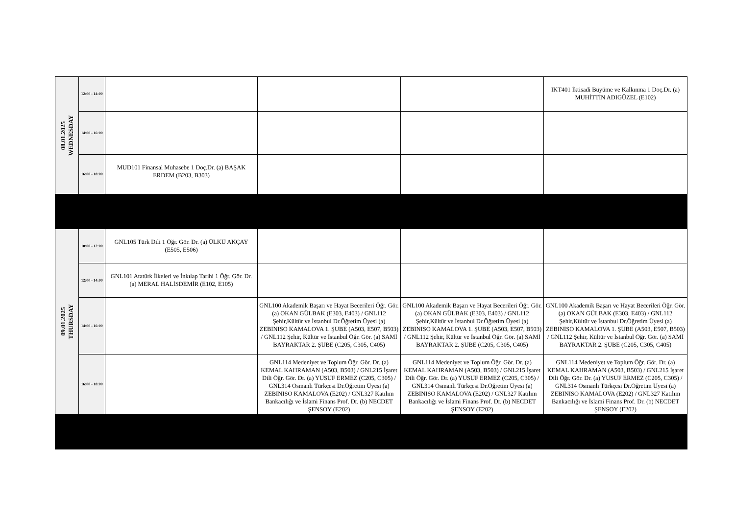| 08.01.2025 WEDNESDAY | 12:00 - 14:00 | | | | IKT401 İktisadi Büyüme ve Kalkınma 1 Doç.Dr. (a) MUHİTTİN ADIGÜZEL (E102) |
| | 14:00 - 16:00 | | | | |
| | 16:00 - 18:00 | MUD101 Finansal Muhasebe 1 Doç.Dr. (a) BAŞAK ERDEM (B203, B303) | | | |
| 09.01.2025 THURSDAY | 10:00 - 12:00 | GNL105 Türk Dili 1 Öğr. Gör. Dr. (a) ÜLKÜ AKÇAY (E505, E506) | | | |
| | 12:00 - 14:00 | GNL101 Atatürk İlkeleri ve İnkılap Tarihi 1 Öğr. Gör. Dr. (a) MERAL HALİSDEMİR (E102, E105) | | | |
| | 14:00 - 16:00 | | GNL100 Akademik Başarı ve Hayat Becerileri Öğr. Gör. (a) OKAN GÜLBAK (E303, E403) / GNL112 Şehir,Kültür ve İstanbul Dr.Öğretim Üyesi (a) ZEBINISO KAMALOVA 1. ŞUBE (A503, E507, B503) / GNL112 Şehir, Kültür ve İstanbul Öğr. Gör. (a) SAMİ BAYRAKTAR 2. ŞUBE (C205, C305, C405) | GNL100 Akademik Başarı ve Hayat Becerileri Öğr. Gör. (a) OKAN GÜLBAK (E303, E403) / GNL112 Şehir,Kültür ve İstanbul Dr.Öğretim Üyesi (a) ZEBINISO KAMALOVA 1. ŞUBE (A503, E507, B503) / GNL112 Şehir, Kültür ve İstanbul Öğr. Gör. (a) SAMİ BAYRAKTAR 2. ŞUBE (C205, C305, C405) | GNL100 Akademik Başarı ve Hayat Becerileri Öğr. Gör. (a) OKAN GÜLBAK (E303, E403) / GNL112 Şehir,Kültür ve İstanbul Dr.Öğretim Üyesi (a) ZEBINISO KAMALOVA 1. ŞUBE (A503, E507, B503) / GNL112 Şehir, Kültür ve İstanbul Öğr. Gör. (a) SAMİ BAYRAKTAR 2. ŞUBE (C205, C305, C405) |
| | 16:00 - 18:00 | | GNL114 Medeniyet ve Toplum Öğr. Gör. Dr. (a) KEMAL KAHRAMAN (A503, B503) / GNL215 İşaret Dili Öğr. Gör. Dr. (a) YUSUF ERMEZ (C205, C305) / GNL314 Osmanlı Türkçesi Dr.Öğretim Üyesi (a) ZEBINISO KAMALOVA (E202) / GNL327 Katılım Bankacılığı ve İslami Finans Prof. Dr. (b) NECDET ŞENSOY (E202) | GNL114 Medeniyet ve Toplum Öğr. Gör. Dr. (a) KEMAL KAHRAMAN (A503, B503) / GNL215 İşaret Dili Öğr. Gör. Dr. (a) YUSUF ERMEZ (C205, C305) / GNL314 Osmanlı Türkçesi Dr.Öğretim Üyesi (a) ZEBINISO KAMALOVA (E202) / GNL327 Katılım Bankacılığı ve İslami Finans Prof. Dr. (b) NECDET ŞENSOY (E202) | GNL114 Medeniyet ve Toplum Öğr. Gör. Dr. (a) KEMAL KAHRAMAN (A503, B503) / GNL215 İşaret Dili Öğr. Gör. Dr. (a) YUSUF ERMEZ (C205, C305) / GNL314 Osmanlı Türkçesi Dr.Öğretim Üyesi (a) ZEBINISO KAMALOVA (E202) / GNL327 Katılım Bankacılığı ve İslami Finans Prof. Dr. (b) NECDET ŞENSOY (E202) |